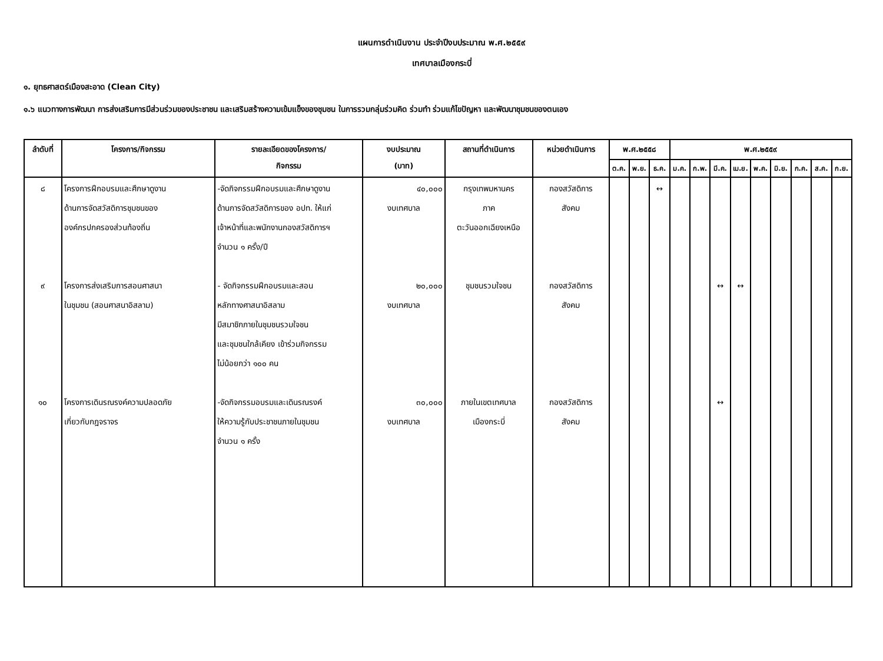แผนการดำเนินงาน ประจำปีงบประมาณ พ.ศ.๒๕๕๙
เทศบาลเมืองกระบี่
๑. ยุทธศาสตร์เมืองสะอาด (Clean City)
๑.๖ แนวทางการพัฒนา การส่งเสริมการมีส่วนร่วมของประชาชน และเสริมสร้างความเข้มแข็งของชุมชน ในการรวมกลุ่มร่วมคิด ร่วมทำ ร่วมแก้ไขปัญหา และพัฒนาชุมชนของตนเอง
| ลำดับที่ | โครงการ/กิจกรรม | รายละเอียดของโครงการ/ กิจกรรม | งบประมาณ (บาท) | สถานที่ดำเนินการ | หน่วยดำเนินการ | พ.ศ.๒๕๕๘ | | | พ.ศ.๒๕๕๙ | | | | | | | | |
| --- | --- | --- | --- | --- | --- | --- | --- | --- | --- | --- | --- | --- | --- | --- | --- | --- | --- |
| | | | | | | ต.ค. | พ.ย. | ธ.ค. | ม.ค. | ก.พ. | มี.ค. | เม.ย. | พ.ค. | มิ.ย. | ก.ค. | ส.ค. | ก.ย. |
| ๘ ๙ ๑๐ | โครงการฝึกอบรมและศึกษาดูงาน ด้านการจัดสวัสดิการชุมชนของ องค์กรปกครองส่วนท้องถิ่น โครงการส่งเสริมการสอนศาสนา ในชุมชน (สอนศาสนาอิสลาม) โครงการเดินรณรงค์ความปลอดภัย เกี่ยวกับกฎจราจร | -จัดกิจกรรมฝึกอบรมและศึกษาดูงาน ด้านการจัดสวัสดิการของ อปท. ให้แก่ เจ้าหน้าที่และพนักงานกองสวัสดิการฯ จำนวน ๑ ครั้ง/ปี - จัดกิจกรรมฝึกอบรมและสอน หลักทางศาสนาอิสลาม มีสมาชิกภายในชุมชนรวมใจชน และชุมชนใกล้เคียง เข้าร่วมกิจกรรม ไม่น้อยกว่า ๑๐๐ คน -จัดกิจกรรมอบรมและเดินรณรงค์ ให้ความรู้กับประชาชนภายในชุมชน จำนวน ๑ ครั้ง | ๔๐,๐๐๐ งบเทศบาล ๒๐,๐๐๐ งบเทศบาล ๓๐,๐๐๐ งบเทศบาล | กรุงเทพมหานคร ภาค ตะวันออกเฉียงเหนือ ชุมชนรวมใจชน ภายในเขตเทศบาล เมืองกระบี่ | กองสวัสดิการ สังคม กองสวัสดิการ สังคม กองสวัสดิการ สังคม | | | ↔ | | | ↔ ↔ | ↔ | | | | | |